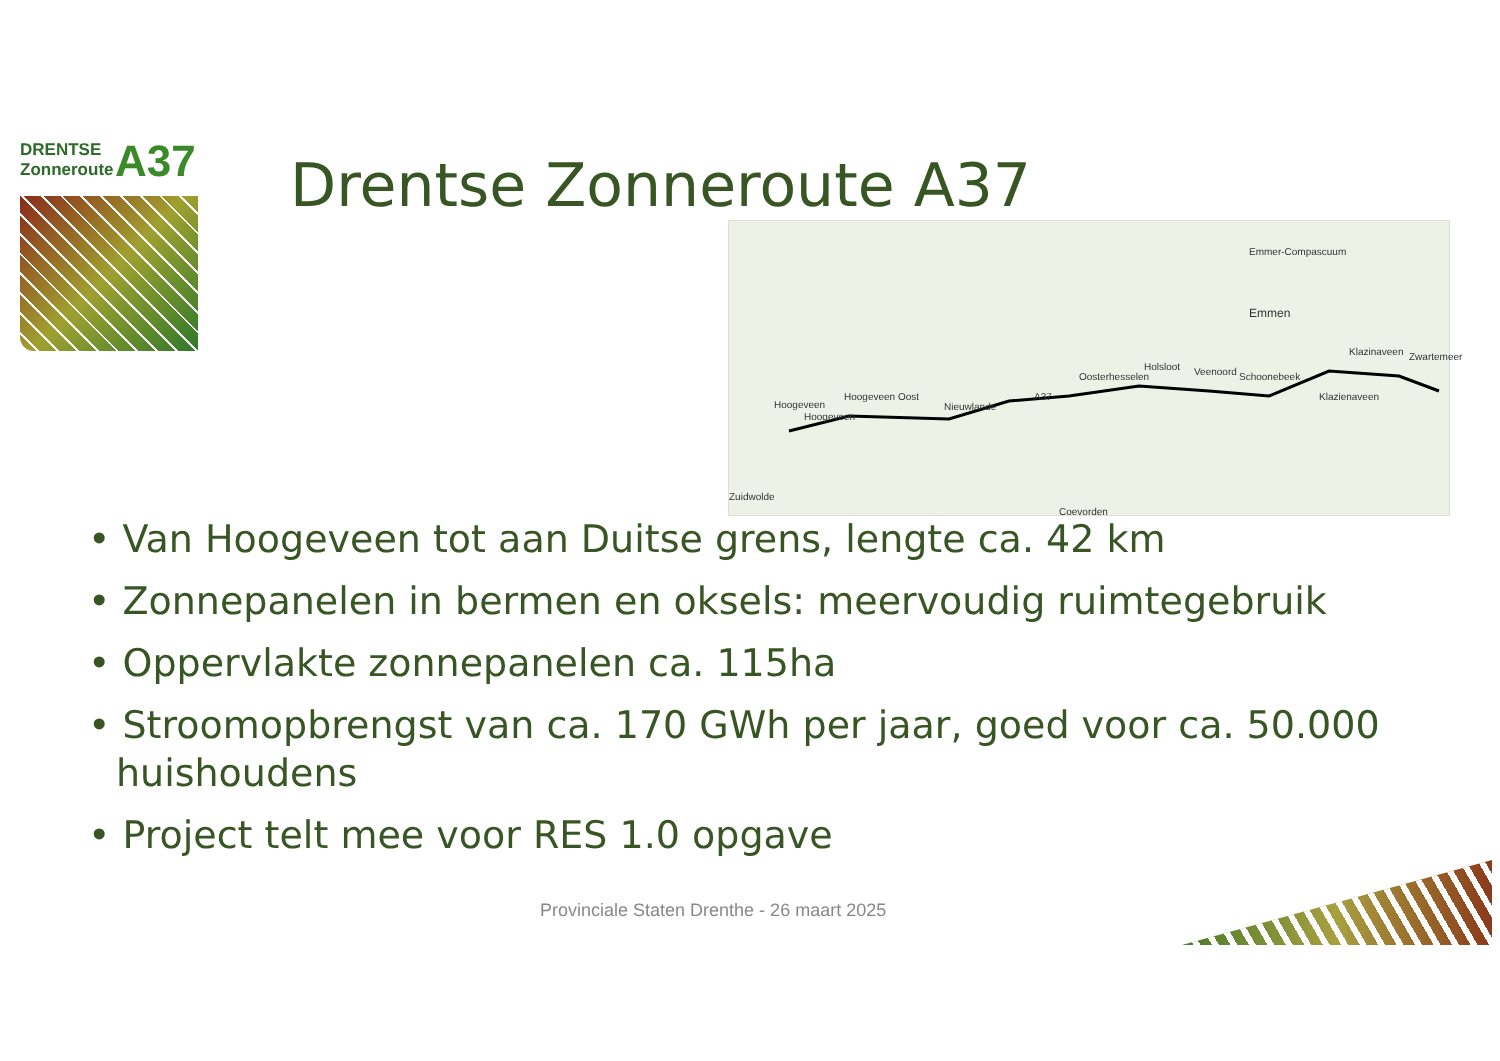DRENTSE
Zonneroute
A37
Drentse Zonneroute A37
Emmer-Compascuum
Emmen
Hoogeveen
Zuidwolde
Coevorden
Klazienaveen
Hoogeveen
Hoogeveen Oost
Nieuwlande
Oosterhesselen
Holsloot Veenoord Schoonebeek
Klazinaveen Zwartemeer
A37
• Van Hoogeveen tot aan Duitse grens, lengte ca. 42 km
• Zonnepanelen in bermen en oksels: meervoudig ruimtegebruik
• Oppervlakte zonnepanelen ca. 115ha
• Stroomopbrengst van ca. 170 GWh per jaar, goed voor ca. 50.000 huishoudens
• Project telt mee voor RES 1.0 opgave
Provinciale Staten Drenthe - 26 maart 2025